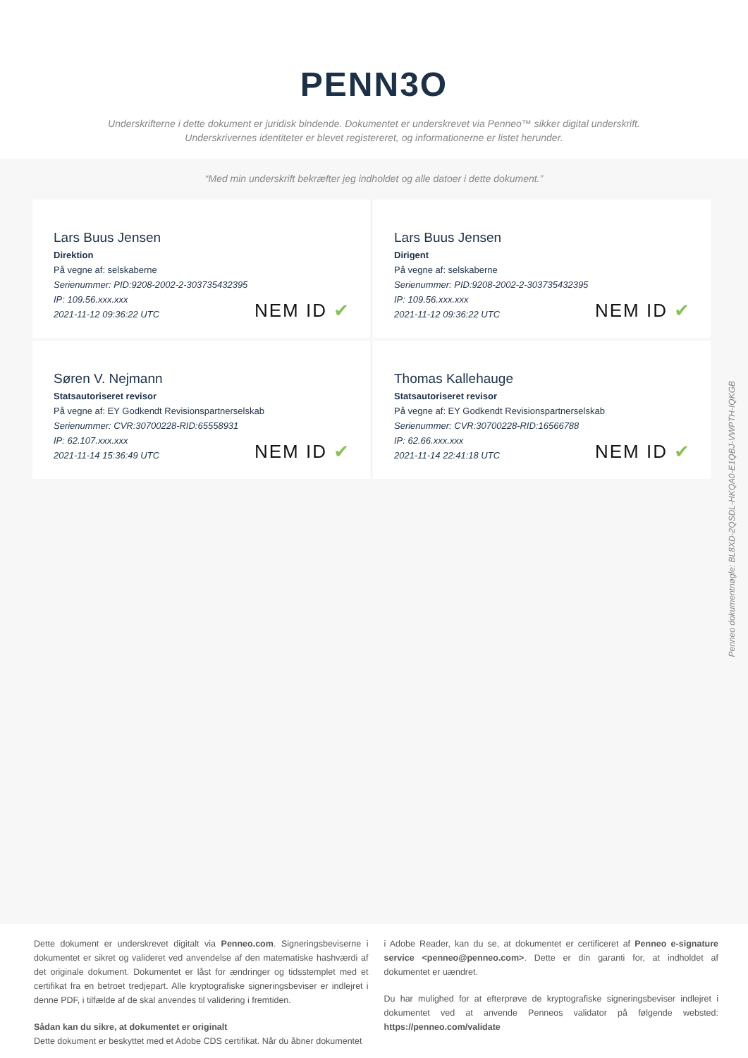PENN3O
Underskrifterne i dette dokument er juridisk bindende. Dokumentet er underskrevet via Penneo™ sikker digital underskrift.
Underskrivernes identiteter er blevet registereret, og informationerne er listet herunder.
“Med min underskrift bekræfter jeg indholdet og alle datoer i dette dokument.”
Lars Buus Jensen
Direktion
På vegne af: selskaberne
Serienummer: PID:9208-2002-2-303735432395
IP: 109.56.xxx.xxx
2021-11-12 09:36:22 UTC
NEM ID ✔
Lars Buus Jensen
Dirigent
På vegne af: selskaberne
Serienummer: PID:9208-2002-2-303735432395
IP: 109.56.xxx.xxx
2021-11-12 09:36:22 UTC
NEM ID ✔
Søren V. Nejmann
Statsautoriseret revisor
På vegne af: EY Godkendt Revisionspartnerselskab
Serienummer: CVR:30700228-RID:65558931
IP: 62.107.xxx.xxx
2021-11-14 15:36:49 UTC
NEM ID ✔
Thomas Kallehauge
Statsautoriseret revisor
På vegne af: EY Godkendt Revisionspartnerselskab
Serienummer: CVR:30700228-RID:16566788
IP: 62.66.xxx.xxx
2021-11-14 22:41:18 UTC
NEM ID ✔
Penneo dokumentnøgle: BL8XD-2QSDL-HKQA0-E1QBJ-VWPTH-IQKGB
Dette dokument er underskrevet digitalt via Penneo.com. Signeringsbeviserne i dokumentet er sikret og valideret ved anvendelse af den matematiske hashværdi af det originale dokument. Dokumentet er låst for ændringer og tidsstemplet med et certifikat fra en betroet tredjepart. Alle kryptografiske signeringsbeviser er indlejret i denne PDF, i tilfælde af de skal anvendes til validering i fremtiden.
Sådan kan du sikre, at dokumentet er originalt
Dette dokument er beskyttet med et Adobe CDS certifikat. Når du åbner dokumentet
i Adobe Reader, kan du se, at dokumentet er certificeret af Penneo e-signature service <penneo@penneo.com>. Dette er din garanti for, at indholdet af dokumentet er uændret.
Du har mulighed for at efterprøve de kryptografiske signeringsbeviser indlejret i dokumentet ved at anvende Penneos validator på følgende websted: https://penneo.com/validate